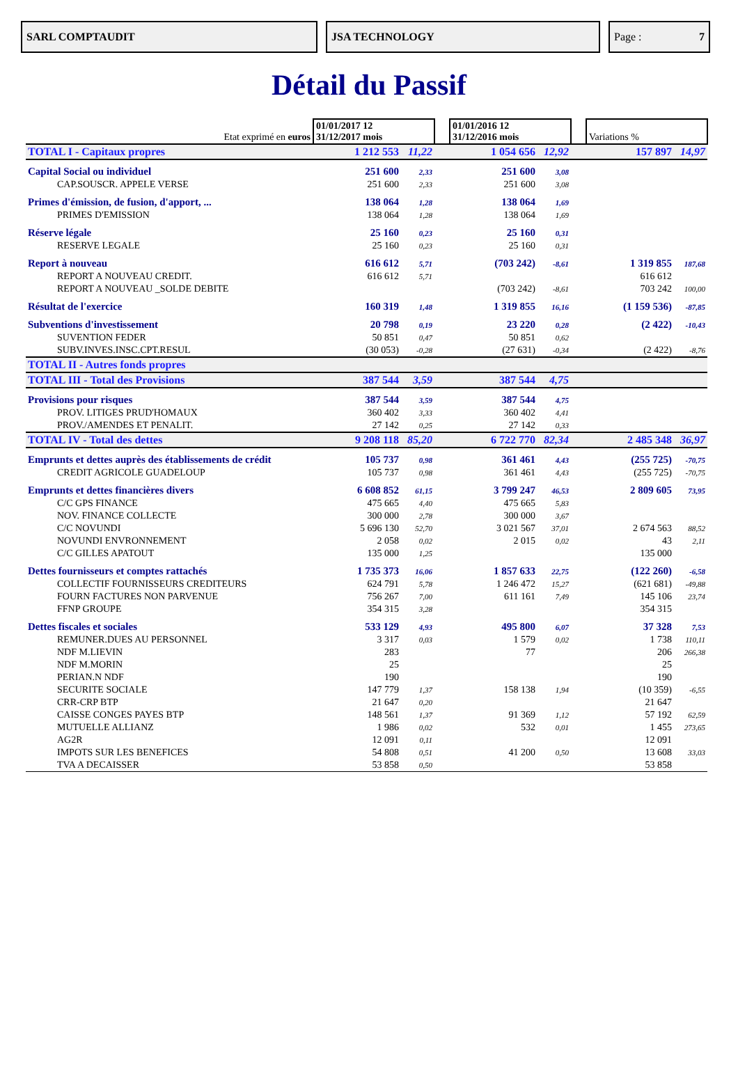SARL COMPTAUDIT JSA TECHNOLOGY Page : 7
Détail du Passif
| Etat exprimé en euros | 01/01/2017 12 31/12/2017 mois | | | 01/01/2016 12 31/12/2016 mois | | | Variations % | |
| TOTAL I - Capitaux propres | 1 212 553 | 11,22 | | 1 054 656 | 12,92 | | 157 897 | 14,97 |
| Capital Social ou individuel | 251 600 | 2,33 | | 251 600 | 3,08 | | | |
| CAP.SOUSCR. APPELE VERSE | 251 600 | 2,33 | | 251 600 | 3,08 | | | |
| Primes d'émission, de fusion, d'apport, ... | 138 064 | 1,28 | | 138 064 | 1,69 | | | |
| PRIMES D'EMISSION | 138 064 | 1,28 | | 138 064 | 1,69 | | | |
| Réserve légale | 25 160 | 0,23 | | 25 160 | 0,31 | | | |
| RESERVE LEGALE | 25 160 | 0,23 | | 25 160 | 0,31 | | | |
| Report à nouveau | 616 612 | 5,71 | | (703 242) | -8,61 | | 1 319 855 | 187,68 |
| REPORT A NOUVEAU CREDIT. | 616 612 | 5,71 | | | | | 616 612 | |
| REPORT A NOUVEAU _SOLDE DEBITE | | | | (703 242) | -8,61 | | 703 242 | 100,00 |
| Résultat de l'exercice | 160 319 | 1,48 | | 1 319 855 | 16,16 | | (1 159 536) | -87,85 |
| Subventions d'investissement | 20 798 | 0,19 | | 23 220 | 0,28 | | (2 422) | -10,43 |
| SUVENTION FEDER | 50 851 | 0,47 | | 50 851 | 0,62 | | | |
| SUBV.INVES.INSC.CPT.RESUL | (30 053) | -0,28 | | (27 631) | -0,34 | | (2 422) | -8,76 |
| TOTAL II - Autres fonds propres | | | | | | | | |
| TOTAL III - Total des Provisions | 387 544 | 3,59 | | 387 544 | 4,75 | | | |
| Provisions pour risques | 387 544 | 3,59 | | 387 544 | 4,75 | | | |
| PROV. LITIGES PRUD'HOMAUX | 360 402 | 3,33 | | 360 402 | 4,41 | | | |
| PROV./AMENDES ET PENALIT. | 27 142 | 0,25 | | 27 142 | 0,33 | | | |
| TOTAL IV - Total des dettes | 9 208 118 | 85,20 | | 6 722 770 | 82,34 | | 2 485 348 | 36,97 |
| Emprunts et dettes auprès des établissements de crédit | 105 737 | 0,98 | | 361 461 | 4,43 | | (255 725) | -70,75 |
| CREDIT AGRICOLE GUADELOUP | 105 737 | 0,98 | | 361 461 | 4,43 | | (255 725) | -70,75 |
| Emprunts et dettes financières divers | 6 608 852 | 61,15 | | 3 799 247 | 46,53 | | 2 809 605 | 73,95 |
| C/C GPS FINANCE | 475 665 | 4,40 | | 475 665 | 5,83 | | | |
| NOV. FINANCE COLLECTE | 300 000 | 2,78 | | 300 000 | 3,67 | | | |
| C/C NOVUNDI | 5 696 130 | 52,70 | | 3 021 567 | 37,01 | | 2 674 563 | 88,52 |
| NOVUNDI ENVRONNEMENT | 2 058 | 0,02 | | 2 015 | 0,02 | | 43 | 2,11 |
| C/C GILLES APATOUT | 135 000 | 1,25 | | | | | 135 000 | |
| Dettes fournisseurs et comptes rattachés | 1 735 373 | 16,06 | | 1 857 633 | 22,75 | | (122 260) | -6,58 |
| COLLECTIF FOURNISSEURS CREDITEURS | 624 791 | 5,78 | | 1 246 472 | 15,27 | | (621 681) | -49,88 |
| FOURN FACTURES NON PARVENUE | 756 267 | 7,00 | | 611 161 | 7,49 | | 145 106 | 23,74 |
| FFNP GROUPE | 354 315 | 3,28 | | | | | 354 315 | |
| Dettes fiscales et sociales | 533 129 | 4,93 | | 495 800 | 6,07 | | 37 328 | 7,53 |
| REMUNER.DUES AU PERSONNEL | 3 317 | 0,03 | | 1 579 | 0,02 | | 1 738 | 110,11 |
| NDF M.LIEVIN | 283 | | | 77 | | | 206 | 266,38 |
| NDF M.MORIN | 25 | | | | | | 25 | |
| PERIAN.N NDF | 190 | | | | | | 190 | |
| SECURITE SOCIALE | 147 779 | 1,37 | | 158 138 | 1,94 | | (10 359) | -6,55 |
| CRR-CRP BTP | 21 647 | 0,20 | | | | | 21 647 | |
| CAISSE CONGES PAYES BTP | 148 561 | 1,37 | | 91 369 | 1,12 | | 57 192 | 62,59 |
| MUTUELLE ALLIANZ | 1 986 | 0,02 | | 532 | 0,01 | | 1 455 | 273,65 |
| AG2R | 12 091 | 0,11 | | | | | 12 091 | |
| IMPOTS SUR LES BENEFICES | 54 808 | 0,51 | | 41 200 | 0,50 | | 13 608 | 33,03 |
| TVA A DECAISSER | 53 858 | 0,50 | | | | | 53 858 | |